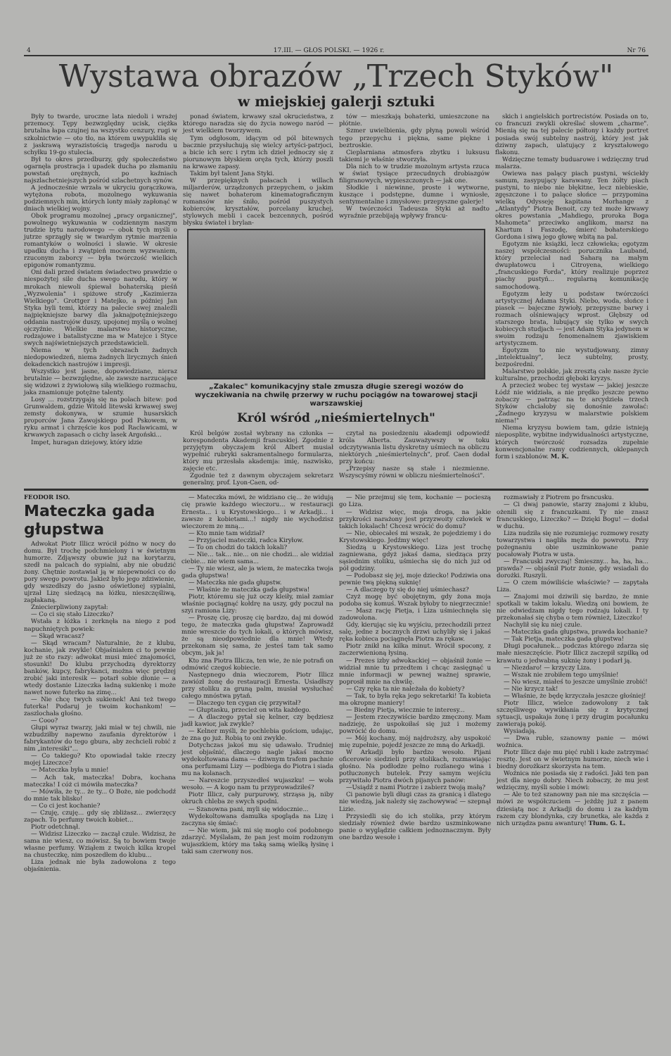4 17.III. — GŁOS POLSKI. — 1926 r. Nr 76
Wystawa obrazów „Trzech Styków"
w miejskiej galerji sztuki
Były to twarde, uroczne lata niedoli i wrażej przemocy. Tępy bezwzględny ucisk, ciężka brutalna łapa czujnej na wszystko cenzury, rugi w szkolnictwie — oto tło, na którem uwypukliła się z jaskrawą wyrazistością tragedja narodu u schyłku 19-go stulecia.
Był to okres przedburzy, gdy społeczeństwo ogarnęła prostracja i upadek ducha po złamaniu powstań orężnych, po kaźniach najszlachetniejszych pośród szlachetnych synów.
A jednocześnie wrzała w ukryciu gorączkowa, wytężona robota, mozolnego wykuwania podziemnych min, których lonty miały zapłonąć w dniach wielkiej wojny.
Obok programu mozolnej „pracy organicznej", powolnego wykuwania w codziennym naszym trudzie bytu narodowego — obok tych myśli o jutrze sprzągły się w twardym rytmie marzenia romantyków o wolności i sławie. W okresie upadku ducha i zwątpień mocnem wyzwaniem, rzuconym zaborcy — była twórczość wielkich epigonów romantyzmu.
Oni dali przed światem świadectwo prawdzie o niespożytej sile ducha swego narodu, który w mrokach niewoli śpiewał bohaterską pieśń „Wyzwolenia" i spiżowe strofy „Kazimierza Wielkiego". Grottger i Matejko, a później Jan Styka byli temi, którzy na palecie swej znaleźli najpiękniejsze barwy dla jaknajpotężniejszego oddania nastrojów duszy, upojonej myślą o wolnej ojczyźnie. Wielkie malarstwo historyczne, rodzajowe i batalistyczne ma w Matejce i Styce swych najświetniejszych przedstawicieli.
Niema w tych obrazach żadnych niedopowiedzeń, niema żadnych lirycznych śnień dekadenckich nastrojów i impresji.
Wszystko jest jasne, dopowiedziane, nieraz brutalnie — bezwzględne, ale zawsze narzucające się widzowi z żywiołową siłą wielkiego rozmachu, jaka znamionuje potężne talenty.
Losy ... rozstrzygają się na polach bitew: pod Grunwaldem, gdzie Witold litewski krwawej swej zemsty dokonywa, w szumie husarskich proporców Jana Zawojskiego pod Pskowem, w ryku armat i chrzęście kos pod Racławicami, w krwawych zapasach o cichy lasek Argoński...
Impet, huragan dziejowy, który idzie
ponad światem, krwawy szał okrucieństwa, z którego naradza się do życia nowego naród — jest wielkiem tworzywem.
Tym odgłosom, idącym od pól bitewnych bacznie przysłuchują się wielcy artyści-patrjoci, a bicie ich serc i rytm ich dzieł jednoczy się z piorunowym błyskiem oręża tych, którzy poszli na krwawe zapasy.
Takim był talent Jana Styki.
W przepięknych pałacach i willach miljarderów, urządzonych przepychem, o jakim się nawet bohaterom kinematograficznym romansów nie śniło, pośród puszystych kobierców, kryształów, porcelany kruchej, stylowych mebli i cacek bezcennych, pośród błysku świateł i brylan-
tów — mieszkają bohaterki, umieszczone na płótnie.
Szmer uwielbienia, gdy płyną powoli wśród tego przepychu i piękna, same piękne i beztroskie.
Cieplarniana atmosfera zbytku i luksusu takiemi je właśnie stworzyła.
Dla nich to w trudzie mozolnym artysta rzuca w świat tysiące przecudnych drobiazgów filigranowych, wypieszczonych — jak one.
Słodkie i niewinne, proste i wytworne, kuszące i podstępne, dumne i wyniosłe, sentymentalne i zmysłowe: przepyszne galerje!
W twórczości Tadeusza Styki aż nadto wyraźnie przebijają wpływy francu-
„Zakalec" komunikacyjny stale zmusza długie szeregi wozów do wyczekiwania na chwilę przerwy w ruchu pociągów na towarowej stacji warszawskiej
Król wśród „nieśmiertelnych"
Król belgów został wybrany na członka — korespondenta Akademji francuskiej. Zgodnie z przyjętym obyczajem król Albert musiał wypełnić rubryki sakramentalnego formularza, który mu przesłała akademja: imię, nazwisko, zajęcie etc.
Zgodnie też z dawnym obyczajem sekretarz generalny, prof. Lyon-Caen, od-
czytał na posiedzeniu akademji odpowiedź króla Alberta. Zauważywszy w toku odczytywania listu dyskretny uśmiech na obliczu niektórych „nieśmiertelnych", prof. Caen dodał przy końcu:
„Przepisy nasze są stałe i niezmienne. Wszyscyśmy równi w obliczu nieśmiertelności".
skich i angielskich portrecistów. Posiada on to, co francuzi zwykli określać słowem „charme". Mienią się na tej palecie półtony i każdy portret posiada swój subtelny nastrój, który jest jak dziwny zapach, ulatujący z kryształowego flakonu.
Wdzięczne tematy buduarowe i wdzięczny trud malarza.
Owiewa nas palący piach pustyni, wściekły samum, zasypujący karawany. Ten żółty piach pustyni, to niebo nie błękitne, lecz niebieskie, zgęszczone i to palące słońce — przypomina wielką Odysseję kapitana Morhange z „Atlantydy" Piotra Benoit, czy też może krwawy okres powstania „Mahdiego, proroka Boga Mahometa" przeciwko anglikom, marsz na Khartum i Faszodę, śmierć bohaterskiego Gordona i siwą jego głowę wbitą na pal.
Egotyzm nie książki, lecz człowieka; egotyzm naszej współczesności: porucznika Lauband, który przeleciał nad Saharą na małym dwupłatowcu i Citroyena, wielkiego „francuskiego Forda", który realizuje poprzez piachy pustyń... regularną komunikację samochodową.
Egotyzm leży u podstaw twórczości artystycznej Adama Styki. Niebo, woda, słońce i piasek — bajeczne żywioły, przepyszne barwy i rozmach olśniewający wprost. Głębszy od starszego brata, lubujący się tylko w swych kobiecych studjach — jest Adam Styka jedynem w swoim rodzaju fenomenalnem zjawiskiem artystycznem.
Egotyzm to nie wystudjowany, zimny „intelektualny", lecz subtelny, prosty, bezpośredni.
Malarstwo polskie, jak zresztą całe nasze życie kulturalne, przechodzi głęboki kryzys.
A przecież wobec tej wystaw — jakiej jeszcze Łódź nie widziała, a nie prędko jeszcze pewno zobaczy — patrząc na te arcydzieła trzech Styków chciałoby się donośnie zawołać: „Żadnego kryzysu w malarstwie polskiem niema!"
Niema kryzysu bowiem tam, gdzie istnieją nieposplite, wybitne indywidualności artystyczne, których twórczość rozsadza zupełnie konwencjonalne ramy codziennych, oklepanych form i szablonów. M. K.
FEODOR ISO.
Mateczka gada głupstwa
Adwokat Piotr Illicz wrócił późno w nocy do domu. Był trochę podchmielony i w świetnym humorze. Zdjąwszy obuwie już na korytarzu, szedł na palcach do sypialni, aby nie obudzić żony. Chętnie zostawiał ją w niepewności co do pory swego powrotu. Jakież było jego zdziwienie, gdy wszedłszy do jasno oświetlonej sypialni, ujrzał Lizę siedzącą na łóżku, nieszczęśliwą, zapłakaną.
Zniecierpliwiony zapytał:
— Co ci się stało Lizeczko?
Wstała z łóżka i zerknęła na niego z pod napuchniętych powiek:
— Skąd wracasz?
— Skąd wracam? Naturalnie, że z klubu, kochanie, jak zwykle! Objaśniałem ci to pewnie już ze sto razy: adwokat musi mieć znajomości, stosunki! Do klubu przychodzą dyrektorzy banków, kupcy, fabrykanci, można więc prędzej zrobić jaki interesik — potarł sobie dłonie — a wtedy dostanie Lizeczka ładną sukienkę i może nawet nowe futerko na zimę...
— Nie chcę twych sukienek! Ani też twego futerka! Podaruj je twoim kochankom! — zaszlochała głośno.
— Cooo?
Głupi wyraz twarzy, jaki miał w tej chwili, nie wzbudziłby napewno zaufania dyrektorów i fabrykantów do tego gbura, aby zechcieli robić z nim „interesiki"...
— Co takiego? Kto opowiadał takie rzeczy mojej Lizeczce?
— Mateczka była u mnie!
— Ach tak, mateczka! Dobra, kochana mateczka! I cóż ci mówiła mateczka?
— Mówiła, że ty... że ty... O Boże, nie podchodź do mnie tak blisko!
— Co ci jest kochanie?
— Czuję, czuję... gdy się zbliżasz... zwierzęcy zapach. To perfumy twoich kobiet...
Piotr odetchnął.
— Widzisz Lizeczko — zaczął czule. Widzisz, że sama nie wiesz, co mówisz. Są to bowiem twoje własne perfumy. Wziąłem z twoich kilka kropel na chusteczkę, nim poszedłem do klubu...
Liza jednak nie była zadowolona z tego objaśnienia.
— Mateczka mówi, że widziano cię... że widują cię prawie każdego wieczoru... w restauracji Ernesta... i u Krystowskiego... i w Arkadji... i zawsze z kobietami...! nigdy nie wychodzisz wieczorem ze mną...
— Kto mnie tam widział?
— Przyjaciel mateczki, radca Kiryłow.
— To on chodzi do takich lokali?
— Nie... tak... nie... on nie chodzi... ale widział ciebie... nie wiem sama...
— Ty nie wiesz, ale ja wiem, że mateczka twoja gada głupstwa!
— Mateczka nie gada głupstw.
— Właśnie że mateczka gada głupstwa!
Piotr, któremu się już oczy kleiły, miał zamiar właśnie pociągnąć kołdrę na uszy, gdy poczuł na szyi ramiona Lizy:
— Proszę cię, proszę cię bardzo, daj mi dowód tego, że mateczka gada głupstwa! Zaprowadź mnie wreszcie do tych lokali, o których mówisz, że są nieodpowiednie dla mnie! Wtedy przekonam się sama, że jesteś tam tak samo obcym, jak ja!
Kto zna Piotra Illicza, ten wie, że nie potrafi on odmówić czegoś kobiecie.
Następnego dnia wieczorem, Piotr Illicz zawiózł żonę do restauracji Ernesta. Usiadłszy przy stoliku za gruną palm, musiał wysłuchać całego mnóstwa pytań.
— Dlaczego ten cygan cię przywitał?
— Głuptasku, przecież on wita każdego.
— A dlaczego pytał się kelner, czy będziesz jadł kawior, jak zwykle?
— Kelner myśli, że pochlebia gościom, udając, że zna go już. Robią to oni zwykle.
Dotychczas jakoś mu się udawało. Trudniej jest objaśnić, dlaczego nagle jakaś mocno wydekoltowana dama — dziwnym trafem pachnie ona perfumami Lizy — podbiega do Piotra i siada mu na kolanach.
— Nareszcie przyszedłeś wujaszku! — woła wesoło. — A kogo nam tu przyprowadziłeś?
Piotr Illicz, cały purpurowy, strząsa ją, niby okruch chleba ze swych spodni.
— Szanowna pani, myli się widocznie...
Wydekoltowana damulka spogląda na Lizę i zaczyna się śmiać:
— Nie wiem, jak mi się mogło coś podobnego zdarzyć. Myślałam, że pan jest moim rodzonym wujaszkiem, który ma taką samą wielką łysinę i taki sam czerwony nos.
— Nie przejmuj się tem, kochanie — pocieszą go Liza.
— Widzisz więc, moja droga, na jakie przykrości narażony jest przyzwoity człowiek w takich lokalach! Chcesz wrócić do domu?
— Nie, obiecałeś mi wszak, że pojedziemy i do Krystowskiego. Jedźmy więc!
Siedzą u Krystowskiego. Liza jest trochę zagniewana, gdyż jakaś dama, siedząca przy sąsiednim stoliku, uśmiecha się do nich już od pół godziny.
— Podobasz się jej, moje dziecko! Podziwia ona pewnie twą piękną suknię!
— A dlaczego ty się do niej uśmiechasz?
Czyż mogę być obojętnym, gdy żona moja podoba się komuś. Wszak byłoby to niegrzecznie!
— Masz rację Pietja, i Liza uśmiechnęła się zadowolona.
Gdy, kierując się ku wyjściu, przechodzili przez salę, jedne z bocznych drzwi uchyliły się i jakaś ręka kobieca pociągnęła Piotra za rękaw.
Piotr znikł na kilka minut. Wrócił spocony, z zaczerwienioną łysiną.
— Prezes izby adwokackiej — objaśnił żonie — widział mnie tu przedtem i chcąc zasięgnąć u mnie informacji w pewnej ważnej sprawie, poprosił mnie na chwilę.
— Czy ręka ta nie należała do kobiety?
— Tak, to była ręka jego sekretarki! Ta kobieta ma okropne maniery!
— Biedny Pietja, wiecznie te interesy...
— Jestem rzeczywiście bardzo zmęczony. Mam nadzieję, że uspokoiłaś się już i możemy powrócić do domu.
— Mój kochany, mój najdroższy, aby uspokoić mię zupełnie, pojedź jeszcze ze mną do Arkadji.
W Arkadji było bardzo wesoło. Pijani oficerowie siedzieli przy stolikach, rozmawiając głośno. Na podłodze pełno rozlanego wina i potłuczonych butelek. Przy samym wejściu przywitało Piotra dwóch pijanych panów:
—Usiądź z nami Piotrze i zabierz twoją małą?
Ci panowie byli długi czas za granicą i dlatego nie wiedzą, jak należy się zachowywać — szepnął Lizie.
Przysiedli się do ich stolika, przy którym siedziały również dwie bardzo uszminkowane panie o wyglądzie całkiem jednoznacznym. Były one bardzo wesołe i
rozmawiały z Piotrem po francusku.
— Ci dwaj panowie, starzy znajomi z klubu, ożenili się z francuzkami. Ty nie znasz francuskiego, Lizeczko? — Dzięki Bogu! — dodał w duchu.
Liza nudziła się nie rozumiejąc rozmowy reszty towarzystwa i nagliła męża do powrotu. Przy pożegnaniu obie uszminkowane panie pocałowały Piotra w usta.
— Francuski zwyczaj! Śmieszny... ha, ha, ha... prawda? — objaśnił Piotr żonie, gdy wsiadali do dorożki. Ruszyli.
— O czem mówiliście właściwie? — zapytała Liza.
— Znajomi moi dziwili się bardzo, że mnie spotkali w takim lokalu. Wiedzą oni bowiem, że nie odwiedzam nigdy tego rodzaju lokali. I ty przekonałaś się chyba o tem również, Lizeczko!
Nachylił się ku niej czule.
— Mateczka gada głupstwa, prawda kochanie?
— Tak Pietja, mateczka gada głupstwa!
Długi pocałunek... podczas którego zdarza się małe nieszczęście. Piotr Illicz zaczepił szpilką od krawatu o jedwabną suknię żony i podarł ją.
— Niezdaro! — krzyczy Liza.
— Wszak nie zrobiłem tego umyślnie!
— No wiesz, miałeś to jeszcze umyślnie zrobić!
— Nie krzycz tak!
— Właśnie, że będę krzyczała jeszcze głośniej!
Piotr Illicz, wielce zadowolony z tak szczęśliwego wywikłania się z krytycznej sytuacji, uspakaja żonę i przy drugim pocałunku zawierają pokój.
Wysiadają.
— Dwa ruble, szanowny panie — mówi woźnica.
Piotr Illicz daje mu pięć rubli i każe zatrzymać resztę. Jest on w świetnym humorze, niech wie i biedny dorożkarz skorzysta na tem.
Woźnica nie posiada się z radości. Jaki ten pan jest dla niego dobry. Niech zobaczy, że mu jest wdzięczny, myśli sobie i mówi:
— Ale to też szanowny pan nie ma szczęścia — mówi ze współczuciem — jeżdżę już z panem dziesiątą noc z Arkadji do domu i za każdym razem czy blondynka, czy brunetka, ale każda z nich urządza panu awanturę! Tłum. G. L.